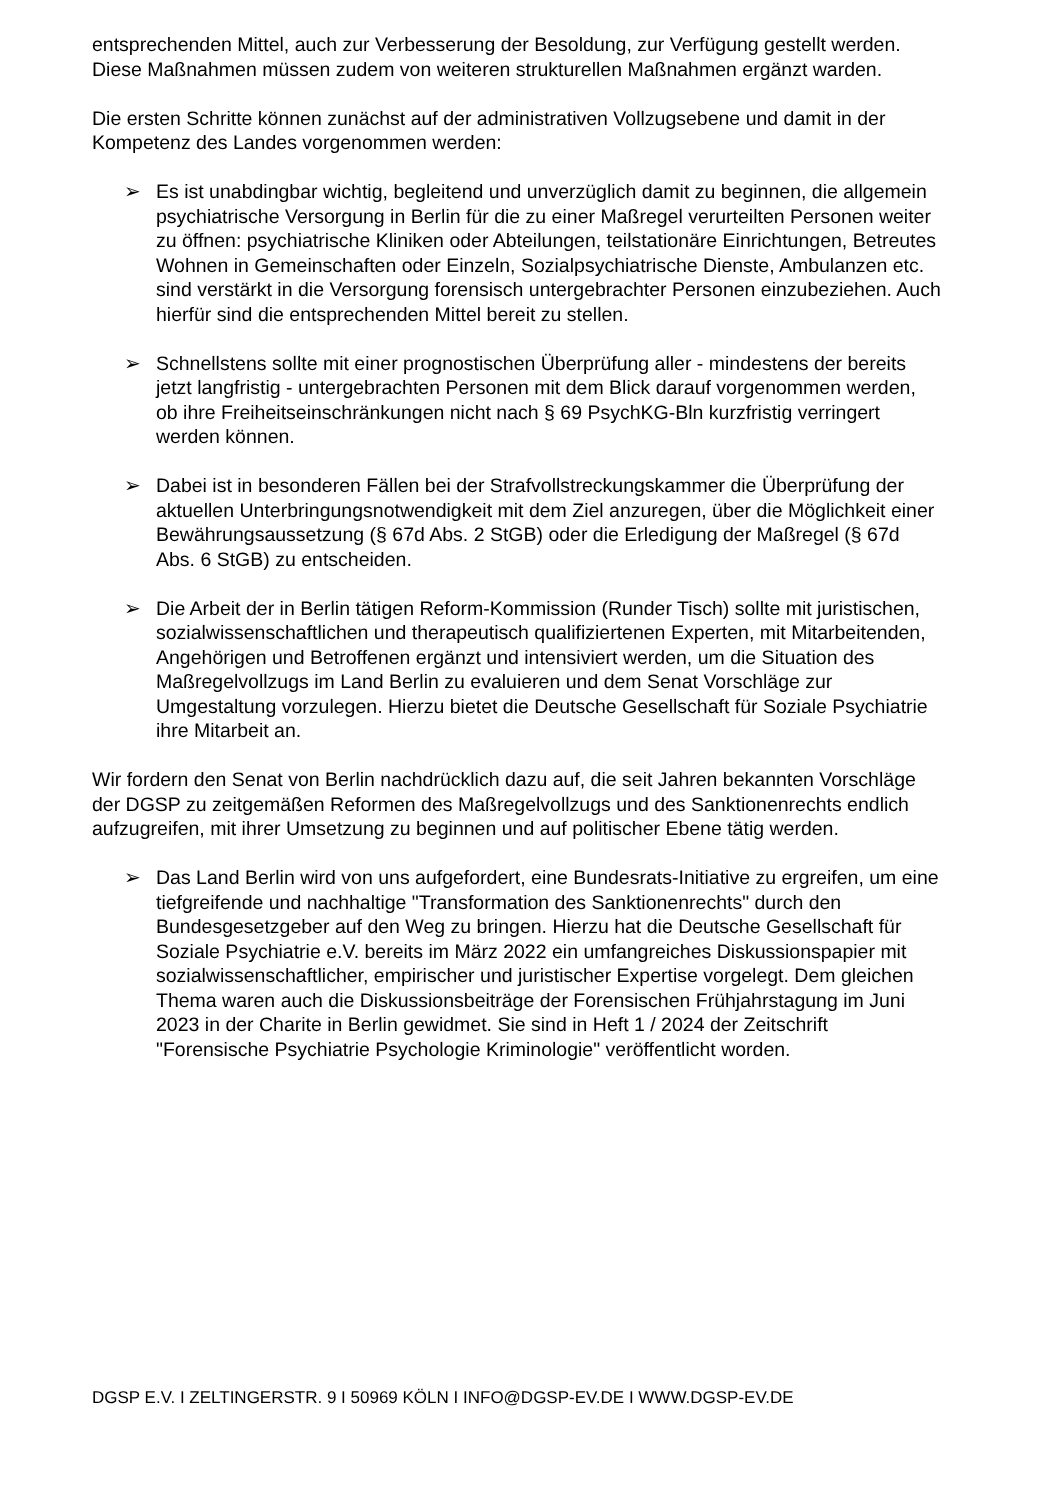entsprechenden Mittel, auch zur Verbesserung der Besoldung, zur Verfügung gestellt werden. Diese Maßnahmen müssen zudem von weiteren strukturellen Maßnahmen ergänzt warden.
Die ersten Schritte können zunächst auf der administrativen Vollzugsebene und damit in der Kompetenz des Landes vorgenommen werden:
➢ Es ist unabdingbar wichtig, begleitend und unverzüglich damit zu beginnen, die allgemein psychiatrische Versorgung in Berlin für die zu einer Maßregel verurteilten Personen weiter zu öffnen: psychiatrische Kliniken oder Abteilungen, teilstationäre Einrichtungen, Betreutes Wohnen in Gemeinschaften oder Einzeln, Sozialpsychiatrische Dienste, Ambulanzen etc. sind verstärkt in die Versorgung forensisch untergebrachter Personen einzubeziehen. Auch hierfür sind die entsprechenden Mittel bereit zu stellen.
➢ Schnellstens sollte mit einer prognostischen Überprüfung aller - mindestens der bereits jetzt langfristig - untergebrachten Personen mit dem Blick darauf vorgenommen werden, ob ihre Freiheitseinschränkungen nicht nach § 69 PsychKG-Bln kurzfristig verringert werden können.
➢ Dabei ist in besonderen Fällen bei der Strafvollstreckungskammer die Überprüfung der aktuellen Unterbringungsnotwendigkeit mit dem Ziel anzuregen, über die Möglichkeit einer Bewährungsaussetzung (§ 67d Abs. 2 StGB) oder die Erledigung der Maßregel (§ 67d Abs. 6 StGB) zu entscheiden.
➢ Die Arbeit der in Berlin tätigen Reform-Kommission (Runder Tisch) sollte mit juristischen, sozialwissenschaftlichen und therapeutisch qualifiziertenen Experten, mit Mitarbeitenden, Angehörigen und Betroffenen ergänzt und intensiviert werden, um die Situation des Maßregelvollzugs im Land Berlin zu evaluieren und dem Senat Vorschläge zur Umgestaltung vorzulegen. Hierzu bietet die Deutsche Gesellschaft für Soziale Psychiatrie ihre Mitarbeit an.
Wir fordern den Senat von Berlin nachdrücklich dazu auf, die seit Jahren bekannten Vorschläge der DGSP zu zeitgemäßen Reformen des Maßregelvollzugs und des Sanktionenrechts endlich aufzugreifen, mit ihrer Umsetzung zu beginnen und auf politischer Ebene tätig werden.
➢ Das Land Berlin wird von uns aufgefordert, eine Bundesrats-Initiative zu ergreifen, um eine tiefgreifende und nachhaltige "Transformation des Sanktionenrechts" durch den Bundesgesetzgeber auf den Weg zu bringen. Hierzu hat die Deutsche Gesellschaft für Soziale Psychiatrie e.V. bereits im März 2022 ein umfangreiches Diskussionspapier mit sozialwissenschaftlicher, empirischer und juristischer Expertise vorgelegt. Dem gleichen Thema waren auch die Diskussionsbeiträge der Forensischen Frühjahrstagung im Juni 2023 in der Charite in Berlin gewidmet. Sie sind in Heft 1 / 2024 der Zeitschrift "Forensische Psychiatrie Psychologie Kriminologie" veröffentlicht worden.
DGSP E.V. I ZELTINGERSTR. 9 I 50969 KÖLN I INFO@DGSP-EV.DE I WWW.DGSP-EV.DE